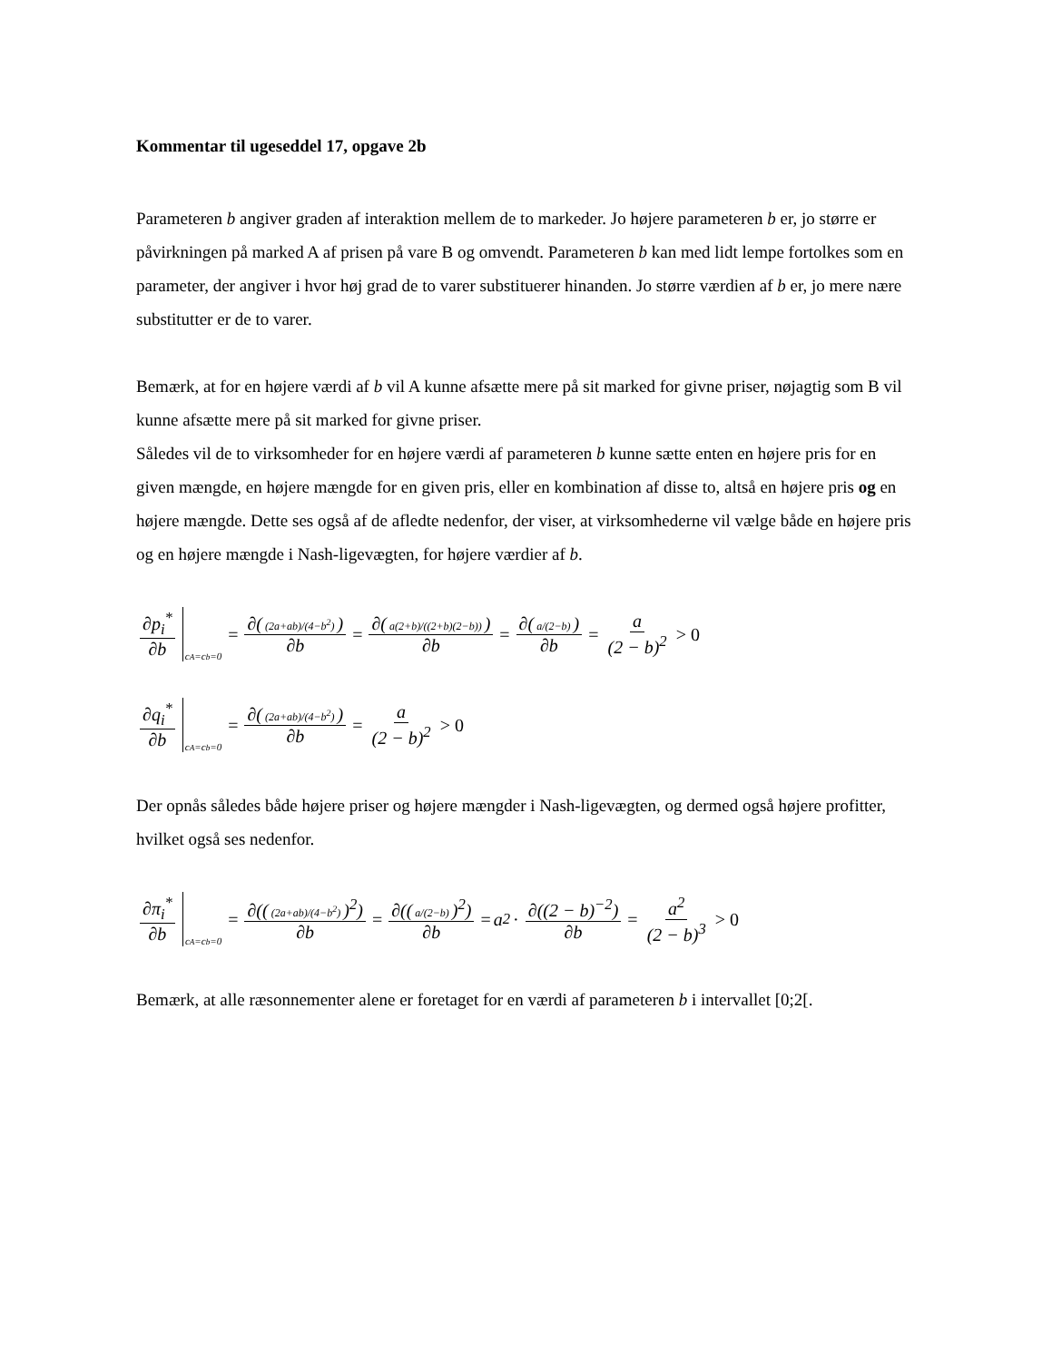Kommentar til ugeseddel 17, opgave 2b
Parameteren b angiver graden af interaktion mellem de to markeder. Jo højere parameteren b er, jo større er påvirkningen på marked A af prisen på vare B og omvendt. Parameteren b kan med lidt lempe fortolkes som en parameter, der angiver i hvor høj grad de to varer substituerer hinanden. Jo større værdien af b er, jo mere nære substitutter er de to varer.
Bemærk, at for en højere værdi af b vil A kunne afsætte mere på sit marked for givne priser, nøjagtig som B vil kunne afsætte mere på sit marked for givne priser.
Således vil de to virksomheder for en højere værdi af parameteren b kunne sætte enten en højere pris for en given mængde, en højere mængde for en given pris, eller en kombination af disse to, altså en højere pris og en højere mængde. Dette ses også af de afledte nedenfor, der viser, at virksomhederne vil vælge både en højere pris og en højere mængde i Nash-ligevægten, for højere værdier af b.
∂p<sub>i</sub><sup>*</sup> ∂b c<sub>A</sub>=c<sub>b</sub>=0 = ∂((2a+ab)/(4−b<sup>2</sup>)) ∂b = ∂(a(2+b)/((2+b)(2−b))) ∂b = ∂(a/(2−b)) ∂b = a (2 − b)<sup>2</sup> > 0
∂q<sub>i</sub><sup>*</sup> ∂b c<sub>A</sub>=c<sub>b</sub>=0 = ∂((2a+ab)/(4−b<sup>2</sup>)) ∂b = a (2 − b)<sup>2</sup> > 0
Der opnås således både højere priser og højere mængder i Nash-ligevægten, og dermed også højere profitter, hvilket også ses nedenfor.
∂π<sub>i</sub><sup>*</sup> ∂b c<sub>A</sub>=c<sub>b</sub>=0 = ∂(((2a+ab)/(4−b<sup>2</sup>))<sup>2</sup>) ∂b = ∂((a/(2−b))<sup>2</sup>) ∂b = a<sup>2</sup> · ∂((2 − b)<sup>−2</sup>) ∂b = a<sup>2</sup> (2 − b)<sup>3</sup> > 0
Bemærk, at alle ræsonnementer alene er foretaget for en værdi af parameteren b i intervallet [0;2[.